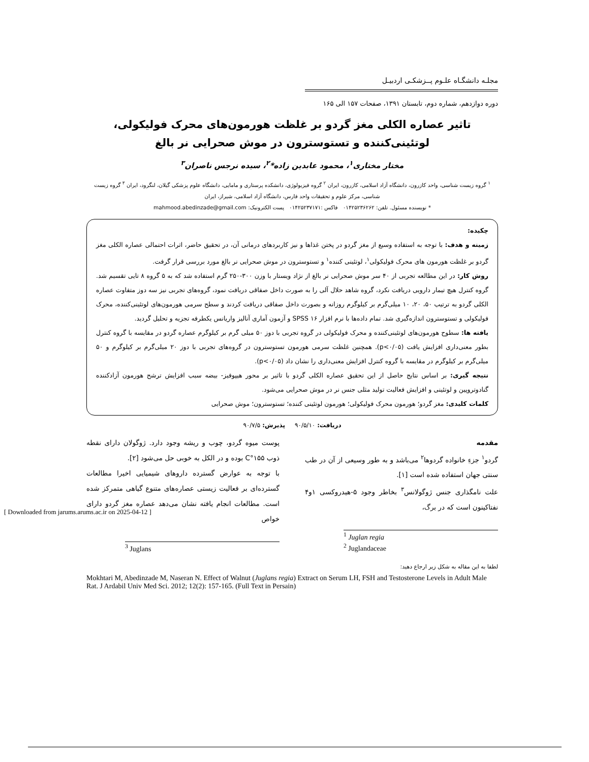[ Downloaded from jarums.arums.ac.ir on 2025-04-12 ]
مجلـه دانشگـاه علـوم پــزشکـی اردبیـل
دوره دوازدهم، شماره دوم، تابستان ۱۳۹۱، صفحات ۱۵۷ الی ۱۶۵
تاثیر عصاره الکلی مغز گردو بر غلظت هورمون‌های محرک فولیکولی،
لوتئینی‌کننده و تستوسترون در موش صحرایی نر بالغ
مختار مختاری<sup>۱</sup>، محمود عابدین زاده*<sup>۲</sup>، سیده نرجس ناصران<sup>۳</sup>
<sup>۱</sup> گروه زیست شناسی، واحد کازرون، دانشگاه آزاد اسلامی، کازرون، ایران <sup>۲</sup> گروه فیزیولوژی، دانشکده پرستاری و مامایی، دانشگاه علوم پزشکی گیلان، لنگرود، ایران <sup>۳</sup> گروه زیست شناسی، مرکز علوم و تحقیقات واحد فارس، دانشگاه آزاد اسلامی، شیراز، ایران
* نویسنده مسئول. تلفن: ۰۱۴۲۵۲۳۶۲۶۲ فاکس :۰۱۴۲۵۲۳۷۱۷۱ پست الکترونیک: mahmood.abedinzade@gmail.com
چکیده:
زمینه و هدف: با توجه به استفاده وسیع از مغز گردو در پختن غذاها و نیز کاربردهای درمانی آن، در تحقیق حاضر، اثرات احتمالی عصاره الکلی مغز گردو بر غلظت هورمون های محرک فولیکولی<sup>۱</sup>، لوتئینی کننده<sup>۱</sup> و تستوسترون در موش صحرایی نر بالغ مورد بررسی قرار گرفت.
روش کار: در این مطالعه تجربی از ۴۰ سر موش صحرایی نر بالغ از نژاد ویستار با وزن ۳۰۰-۲۵۰ گرم استفاده شد که به ۵ گروه ۸ تایی تقسیم شد. گروه کنترل هیچ تیمار دارویی دریافت نکرد، گروه شاهد حلال آلی را به صورت داخل صفاقی دریافت نمود، گروه‌های تجربی نیز سه دوز متفاوت عصاره الکلی گردو به ترتیب ۵۰، ۲۰، ۱۰ میلی‌گرم بر کیلوگرم روزانه و بصورت داخل صفاقی دریافت کردند و سطح سرمی هورمون‌های لوتئینی‌کننده، محرک فولیکولی و تستوسترون اندازه‌گیری شد. تمام داده‌ها با نرم افزار SPSS ۱۶ و آزمون آماری آنالیز واریانس یکطرفه تجزیه و تحلیل گردید.
یافته ها: سطوح هورمون‌های لوتئینی‌کننده و محرک فولیکولی در گروه تجربی با دوز ۵۰ میلی گرم بر کیلوگرم عصاره گردو در مقایسه با گروه کنترل بطور معنی‌داری افزایش یافت (p<۰/۰۵). همچنین غلظت سرمی هورمون تستوسترون در گروه‌های تجربی با دوز ۲۰ میلی‌گرم بر کیلوگرم و ۵۰ میلی‌گرم بر کیلوگرم در مقایسه با گروه کنترل افزایش معنی‌داری را نشان داد (p<۰/۰۵).
نتیجه گیری: بر اساس نتایج حاصل از این تحقیق عصاره الکلی گردو با تاثیر بر محور هیپوفیز- بیضه سبب افزایش ترشح هورمون آزادکننده گنادوتروپین و لوتئینی و افزایش فعالیت تولید مثلی جنس نر در موش صحرایی می‌شود.
کلمات کلیدی: مغز گردو؛ هورمون محرک فولیکولی؛ هورمون لوتئینی کننده؛ تستوسترون؛ موش صحرایی
دریافت: ۹۰/۵/۱۰ پذیرش: ۹۰/۷/۵
مقدمه
گردو<sup>۱</sup> جزءِ خانواده گردوها<sup>۲</sup> می‌باشد و به طور وسیعی از آن در طب سنتی جهان استفاده شده است [۱].
علت نامگذاری جنس ژوگولانس<sup>۳</sup> بخاطر وجود ۵-هیدروکسی ۱و۴ نفتاکینون است که در برگ،
<sup>1</sup> Juglan regia
<sup>2</sup> Juglandaceae
پوست میوه گردو، چوب و ریشه وجود دارد. ژوگولان دارای نقطه ذوب ۱۵۵°C بوده و در الکل به خوبی حل می‌شود [۲].
با توجه به عوارض گسترده داروهای شیمیایی اخیرا مطالعات گسترده‌ای بر فعالیت زیستی عصاره‌های متنوع گیاهی متمرکز شده است. مطالعات انجام یافته نشان می‌دهد عصاره مغز گردو دارای خواص
<sup>3</sup> Juglans
لطفا به این مقاله به شکل زیر ارجاع دهید:
Mokhtari M, Abedinzade M, Naseran N. Effect of Walnut (Juglans regia) Extract on Serum LH, FSH and Testosterone Levels in Adult Male Rat. J Ardabil Univ Med Sci. 2012; 12(2): 157-165. (Full Text in Persain)